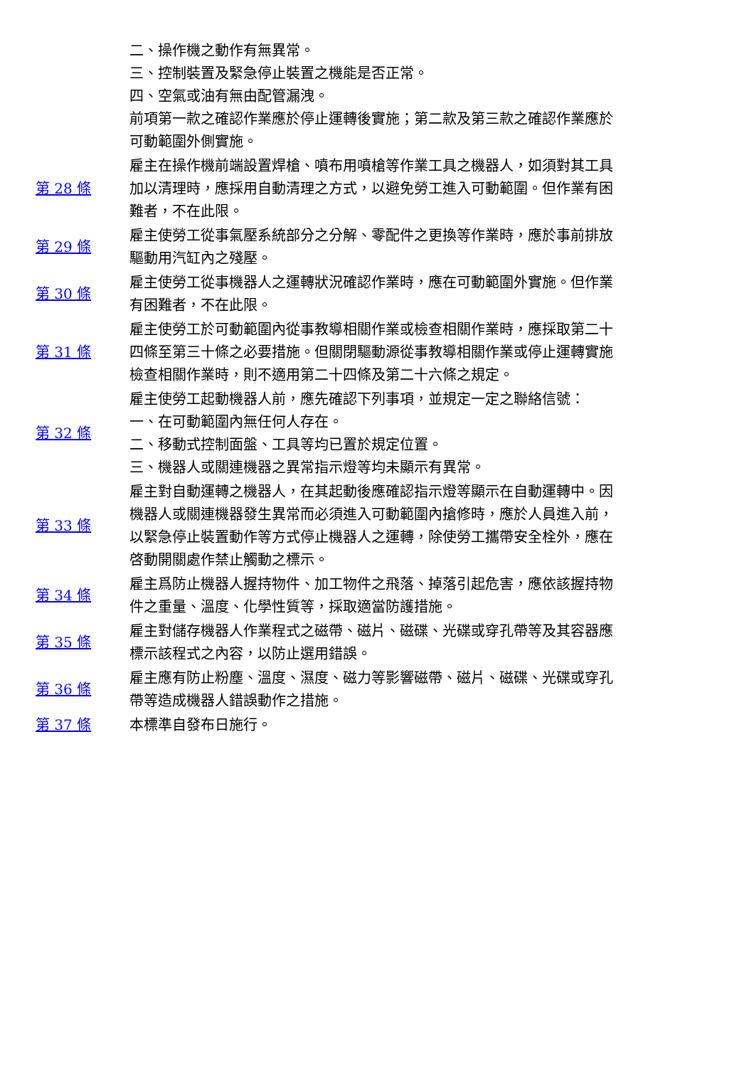| | 二、操作機之動作有無異常。 三、控制裝置及緊急停止裝置之機能是否正常。 四、空氣或油有無由配管漏洩。 前項第一款之確認作業應於停止運轉後實施；第二款及第三款之確認作業應於可動範圍外側實施。 |
| 第 28 條 | 雇主在操作機前端設置焊槍、噴布用噴槍等作業工具之機器人，如須對其工具加以清理時，應採用自動清理之方式，以避免勞工進入可動範圍。但作業有困難者，不在此限。 |
| 第 29 條 | 雇主使勞工從事氣壓系統部分之分解、零配件之更換等作業時，應於事前排放驅動用汽缸內之殘壓。 |
| 第 30 條 | 雇主使勞工從事機器人之運轉狀況確認作業時，應在可動範圍外實施。但作業有困難者，不在此限。 |
| 第 31 條 | 雇主使勞工於可動範圍內從事教導相關作業或檢查相關作業時，應採取第二十四條至第三十條之必要措施。但關閉驅動源從事教導相關作業或停止運轉實施檢查相關作業時，則不適用第二十四條及第二十六條之規定。 |
| 第 32 條 | 雇主使勞工起動機器人前，應先確認下列事項，並規定一定之聯絡信號： 一、在可動範圍內無任何人存在。 二、移動式控制面盤、工具等均已置於規定位置。 三、機器人或關連機器之異常指示燈等均未顯示有異常。 |
| 第 33 條 | 雇主對自動運轉之機器人，在其起動後應確認指示燈等顯示在自動運轉中。因機器人或關連機器發生異常而必須進入可動範圍內搶修時，應於人員進入前，以緊急停止裝置動作等方式停止機器人之運轉，除使勞工攜帶安全栓外，應在啓動開關處作禁止觸動之標示。 |
| 第 34 條 | 雇主爲防止機器人握持物件、加工物件之飛落、掉落引起危害，應依該握持物件之重量、溫度、化學性質等，採取適當防護措施。 |
| 第 35 條 | 雇主對儲存機器人作業程式之磁帶、磁片、磁碟、光碟或穿孔帶等及其容器應標示該程式之內容，以防止選用錯誤。 |
| 第 36 條 | 雇主應有防止粉塵、溫度、濕度、磁力等影響磁帶、磁片、磁碟、光碟或穿孔帶等造成機器人錯誤動作之措施。 |
| 第 37 條 | 本標準自發布日施行。 |